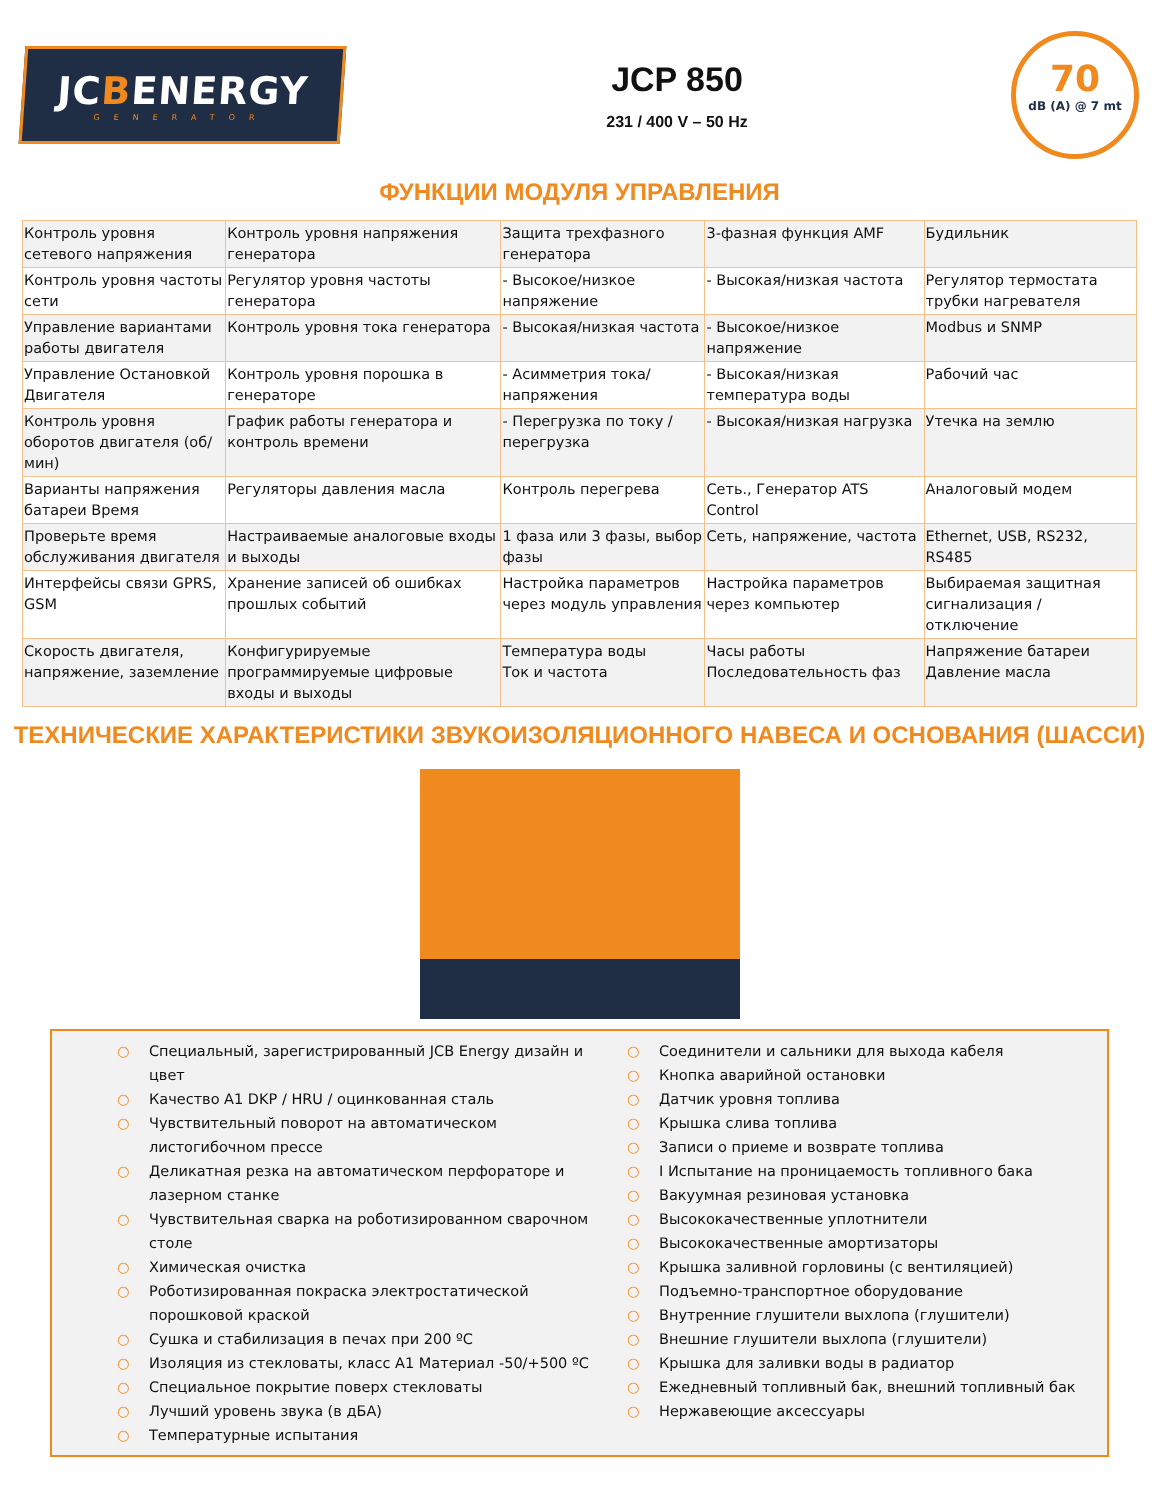JCBENERGY
GENERATOR
JCP 850
231 / 400 V – 50 Hz
70
dB (A) @ 7 mt
ФУНКЦИИ МОДУЛЯ УПРАВЛЕНИЯ
| Контроль уровня сетевого напряжения | Контроль уровня напряжения генератора | Защита трехфазного генератора | 3-фазная функция AMF | Будильник |
| Контроль уровня частоты сети | Регулятор уровня частоты генератора | - Высокое/низкое напряжение | - Высокая/низкая частота | Регулятор термостата трубки нагревателя |
| Управление вариантами работы двигателя | Контроль уровня тока генератора | - Высокая/низкая частота | - Высокое/низкое напряжение | Modbus и SNMP |
| Управление Остановкой Двигателя | Контроль уровня порошка в генераторе | - Асимметрия тока/напряжения | - Высокая/низкая температура воды | Рабочий час |
| Контроль уровня оборотов двигателя (об/мин) | График работы генератора и контроль времени | - Перегрузка по току / перегрузка | - Высокая/низкая нагрузка | Утечка на землю |
| Варианты напряжения батареи Время | Регуляторы давления масла | Контроль перегрева | Сеть., Генератор ATS Control | Аналоговый модем |
| Проверьте время обслуживания двигателя | Настраиваемые аналоговые входы и выходы | 1 фаза или 3 фазы, выбор фазы | Сеть, напряжение, частота | Ethernet, USB, RS232, RS485 |
| Интерфейсы связи GPRS, GSM | Хранение записей об ошибках прошлых событий | Настройка параметров через модуль управления | Настройка параметров через компьютер | Выбираемая защитная сигнализация / отключение |
| Скорость двигателя, напряжение, заземление | Конфигурируемые программируемые цифровые входы и выходы | Температура воды Ток и частота | Часы работы Последовательность фаз | Напряжение батареи Давление масла |
ТЕХНИЧЕСКИЕ ХАРАКТЕРИСТИКИ ЗВУКОИЗОЛЯЦИОННОГО НАВЕСА И ОСНОВАНИЯ (ШАССИ)
○ Специальный, зарегистрированный JCB Energy дизайн и цвет
○ Качество A1 DKP / HRU / оцинкованная сталь
○ Чувствительный поворот на автоматическом листогибочном прессе
○ Деликатная резка на автоматическом перфораторе и лазерном станке
○ Чувствительная сварка на роботизированном сварочном столе
○ Химическая очистка
○ Роботизированная покраска электростатической порошковой краской
○ Сушка и стабилизация в печах при 200 ºC
○ Изоляция из стекловаты, класс A1 Материал -50/+500 ºC
○ Специальное покрытие поверх стекловаты
○ Лучший уровень звука (в дБА)
○ Температурные испытания
○ Соединители и сальники для выхода кабеля
○ Кнопка аварийной остановки
○ Датчик уровня топлива
○ Крышка слива топлива
○ Записи о приеме и возврате топлива
○ I Испытание на проницаемость топливного бака
○ Вакуумная резиновая установка
○ Высококачественные уплотнители
○ Высококачественные амортизаторы
○ Крышка заливной горловины (с вентиляцией)
○ Подъемно-транспортное оборудование
○ Внутренние глушители выхлопа (глушители)
○ Внешние глушители выхлопа (глушители)
○ Крышка для заливки воды в радиатор
○ Ежедневный топливный бак, внешний топливный бак
○ Нержавеющие аксессуары